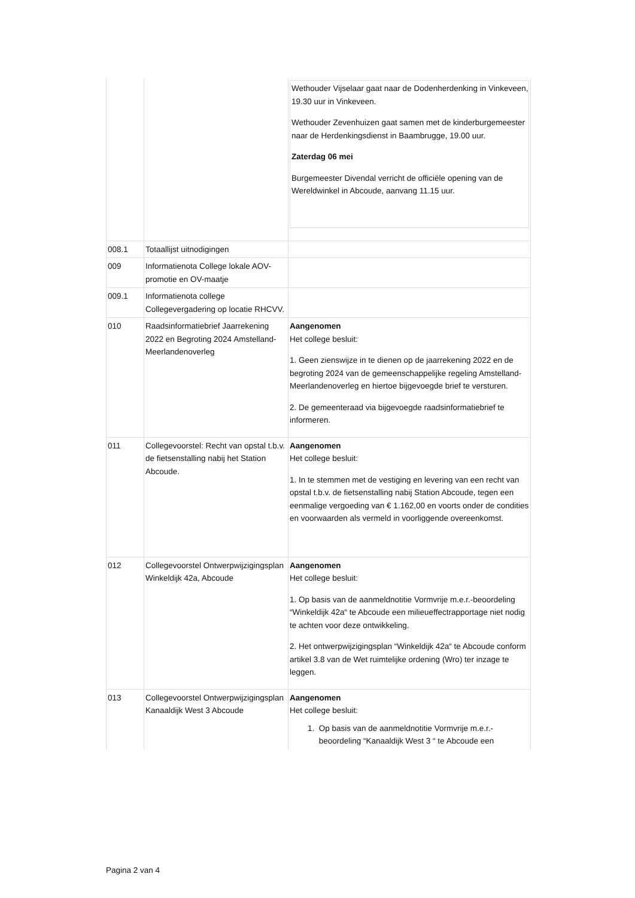| | | Wethouder Vijselaar gaat naar de Dodenherdenking in Vinkeveen, 19.30 uur in Vinkeveen. Wethouder Zevenhuizen gaat samen met de kinderburgemeester naar de Herdenkingsdienst in Baambrugge, 19.00 uur. Zaterdag 06 mei Burgemeester Divendal verricht de officiële opening van de Wereldwinkel in Abcoude, aanvang 11.15 uur. |
| 008.1 | Totaallijst uitnodigingen | |
| 009 | Informatienota College lokale AOV-promotie en OV-maatje | |
| 009.1 | Informatienota college Collegevergadering op locatie RHCVV. | |
| 010 | Raadsinformatiebrief Jaarrekening 2022 en Begroting 2024 Amstelland-Meerlandenoverleg | Aangenomen Het college besluit: 1. Geen zienswijze in te dienen op de jaarrekening 2022 en de begroting 2024 van de gemeenschappelijke regeling Amstelland-Meerlandenoverleg en hiertoe bijgevoegde brief te versturen. 2. De gemeenteraad via bijgevoegde raadsinformatiebrief te informeren. |
| 011 | Collegevoorstel: Recht van opstal t.b.v. de fietsenstalling nabij het Station Abcoude. | Aangenomen Het college besluit: 1. In te stemmen met de vestiging en levering van een recht van opstal t.b.v. de fietsenstalling nabij Station Abcoude, tegen een eenmalige vergoeding van € 1.162,00 en voorts onder de condities en voorwaarden als vermeld in voorliggende overeenkomst. |
| 012 | Collegevoorstel Ontwerpwijzigingsplan Winkeldijk 42a, Abcoude | Aangenomen Het college besluit: 1. Op basis van de aanmeldnotitie Vormvrije m.e.r.-beoordeling “Winkeldijk 42a“ te Abcoude een milieueffectrapportage niet nodig te achten voor deze ontwikkeling. 2. Het ontwerpwijzigingsplan “Winkeldijk 42a“ te Abcoude conform artikel 3.8 van de Wet ruimtelijke ordening (Wro) ter inzage te leggen. |
| 013 | Collegevoorstel Ontwerpwijzigingsplan Kanaaldijk West 3 Abcoude | Aangenomen Het college besluit: 1. Op basis van de aanmeldnotitie Vormvrije m.e.r.- beoordeling “Kanaaldijk West 3 “ te Abcoude een |
Pagina 2 van 4